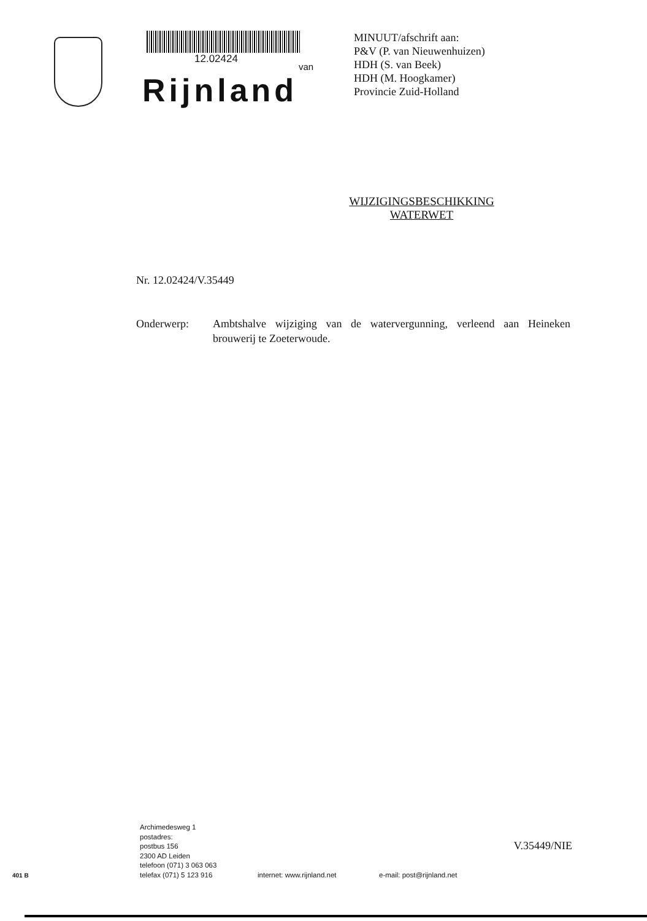12.02424
van
Rijnland
MINUUT/afschrift aan:
P&V (P. van Nieuwenhuizen)
HDH (S. van Beek)
HDH (M. Hoogkamer)
Provincie Zuid-Holland
WIJZIGINGSBESCHIKKING
WATERWET
Nr. 12.02424/V.35449
Onderwerp: Ambtshalve wijziging van de watervergunning, verleend aan Heineken brouwerij te Zoeterwoude.
Archimedesweg 1
postadres:
postbus 156
2300 AD Leiden
telefoon (071) 3 063 063
telefax (071) 5 123 916
internet: www.rijnland.net
e-mail: post@rijnland.net
V.35449/NIE
401 B